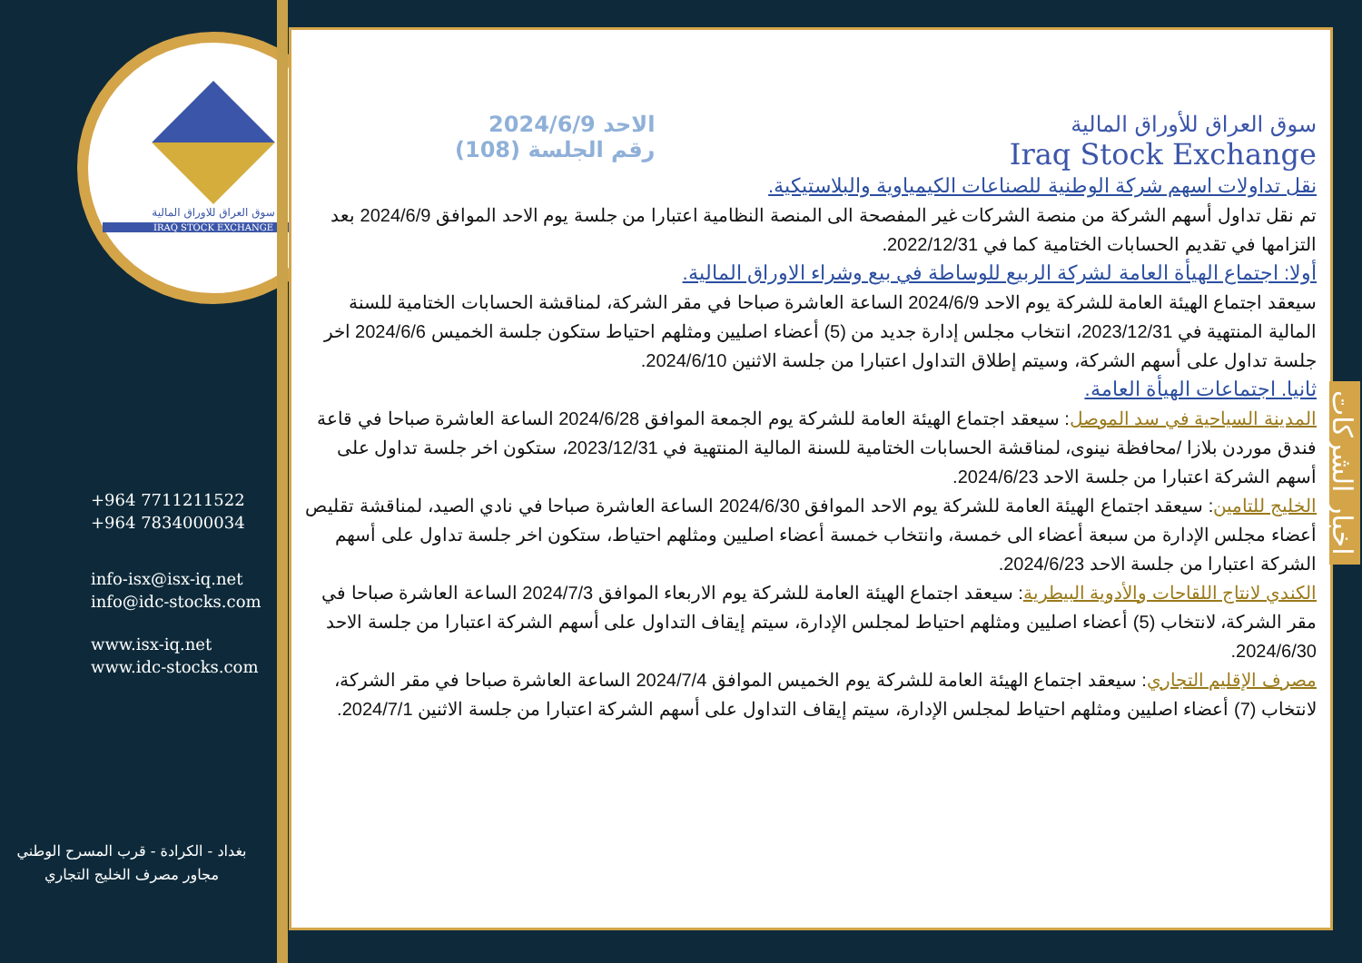سوق العراق للاوراق المالية
IRAQ STOCK EXCHANGE
+964 7711211522
+964 7834000034
info-isx@isx-iq.net
info@idc-stocks.com
www.isx-iq.net
www.idc-stocks.com
بغداد - الكرادة - قرب المسرح الوطني
مجاور مصرف الخليج التجاري
سوق العراق للأوراق المالية
Iraq Stock Exchange
الاحد 2024/6/9
رقم الجلسة (108)
نقل تداولات اسهم شركة الوطنية للصناعات الكيمياوية والبلاستيكية.
تم نقل تداول أسهم الشركة من منصة الشركات غير المفصحة الى المنصة النظامية اعتبارا من جلسة يوم الاحد الموافق 2024/6/9 بعد التزامها في تقديم الحسابات الختامية كما في 2022/12/31.
أولا: اجتماع الهيأة العامة لشركة الربيع للوساطة في بيع وشراء الاوراق المالية.
سيعقد اجتماع الهيئة العامة للشركة يوم الاحد 2024/6/9 الساعة العاشرة صباحا في مقر الشركة، لمناقشة الحسابات الختامية للسنة المالية المنتهية في 2023/12/31، انتخاب مجلس إدارة جديد من (5) أعضاء اصليين ومثلهم احتياط ستكون جلسة الخميس 2024/6/6 اخر جلسة تداول على أسهم الشركة، وسيتم إطلاق التداول اعتبارا من جلسة الاثنين 2024/6/10.
ثانيا. اجتماعات الهيأة العامة.
المدينة السياحية في سد الموصل: سيعقد اجتماع الهيئة العامة للشركة يوم الجمعة الموافق 2024/6/28 الساعة العاشرة صباحا في قاعة فندق موردن بلازا /محافظة نينوى، لمناقشة الحسابات الختامية للسنة المالية المنتهية في 2023/12/31، ستكون اخر جلسة تداول على أسهم الشركة اعتبارا من جلسة الاحد 2024/6/23.
الخليج للتامين: سيعقد اجتماع الهيئة العامة للشركة يوم الاحد الموافق 2024/6/30 الساعة العاشرة صباحا في نادي الصيد، لمناقشة تقليص أعضاء مجلس الإدارة من سبعة أعضاء الى خمسة، وانتخاب خمسة أعضاء اصليين ومثلهم احتياط، ستكون اخر جلسة تداول على أسهم الشركة اعتبارا من جلسة الاحد 2024/6/23.
الكندي لانتاج اللقاحات والأدوية البيطرية: سيعقد اجتماع الهيئة العامة للشركة يوم الاربعاء الموافق 2024/7/3 الساعة العاشرة صباحا في مقر الشركة، لانتخاب (5) أعضاء اصليين ومثلهم احتياط لمجلس الإدارة، سيتم إيقاف التداول على أسهم الشركة اعتبارا من جلسة الاحد 2024/6/30.
مصرف الإقليم التجاري: سيعقد اجتماع الهيئة العامة للشركة يوم الخميس الموافق 2024/7/4 الساعة العاشرة صباحا في مقر الشركة، لانتخاب (7) أعضاء اصليين ومثلهم احتياط لمجلس الإدارة، سيتم إيقاف التداول على أسهم الشركة اعتبارا من جلسة الاثنين 2024/7/1.
اخبار الشركات